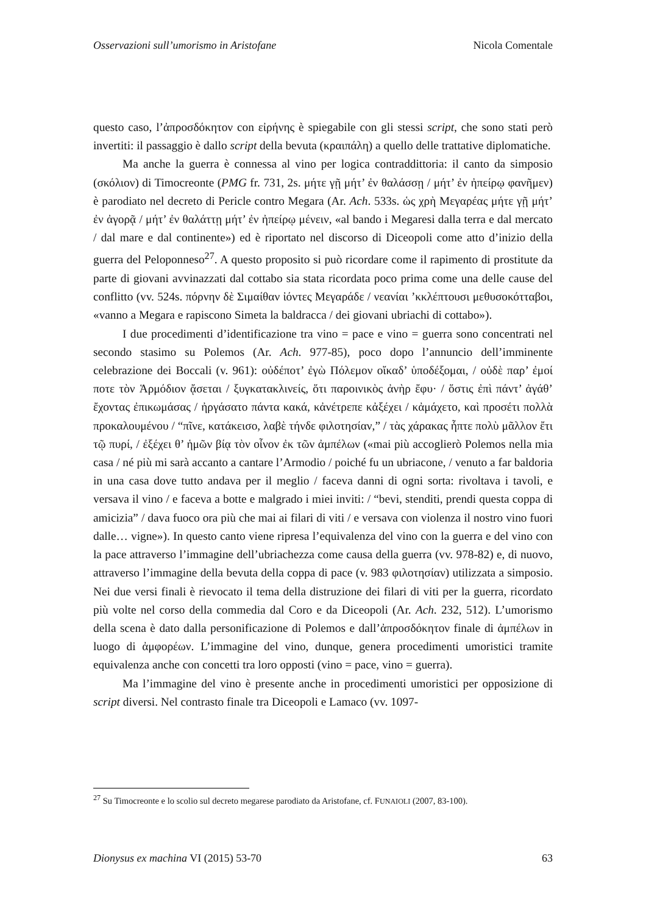Osservazioni sull’umorismo in Aristofane Nicola Comentale
questo caso, l’ἀπροσδόκητον con εἰρήνης è spiegabile con gli stessi script, che sono stati però invertiti: il passaggio è dallo script della bevuta (κραιπάλη) a quello delle trattative diplomatiche.
Ma anche la guerra è connessa al vino per logica contraddittoria: il canto da simposio (σκόλιον) di Timocreonte (PMG fr. 731, 2s. μήτε γῇ μήτ’ ἐν θαλάσσῃ / μήτ’ ἐν ἠπείρῳ φανῆμεν) è parodiato nel decreto di Pericle contro Megara (Ar. Ach. 533s. ὡς χρὴ Μεγαρέας μήτε γῇ μήτ’ ἐν ἀγορᾷ / μήτ’ ἐν θαλάττῃ μήτ’ ἐν ἠπείρῳ μένειν, «al bando i Megaresi dalla terra e dal mercato / dal mare e dal continente») ed è riportato nel discorso di Diceopoli come atto d’inizio della guerra del Peloponneso<sup>27</sup>. A questo proposito si può ricordare come il rapimento di prostitute da parte di giovani avvinazzati dal cottabo sia stata ricordata poco prima come una delle cause del conflitto (vv. 524s. πόρνην δὲ Σιμαίθαν ἰόντες Μεγαράδε / νεανίαι ’κκλέπτουσι μεθυσοκότταβοι, «vanno a Megara e rapiscono Simeta la baldracca / dei giovani ubriachi di cottabo»).
I due procedimenti d’identificazione tra vino = pace e vino = guerra sono concentrati nel secondo stasimo su Polemos (Ar. Ach. 977-85), poco dopo l’annuncio dell’imminente celebrazione dei Boccali (v. 961): οὐδέποτ’ ἐγὼ Πόλεμον οἴκαδ’ ὑποδέξομαι, / οὐδὲ παρ’ ἐμοί ποτε τὸν Ἁρμόδιον ᾄσεται / ξυγκατακλινείς, ὅτι παροινικὸς ἀνὴρ ἔφυ· / ὅστις ἐπὶ πάντ’ ἀγάθ’ ἔχοντας ἐπικωμάσας / ἠργάσατο πάντα κακά, κἀνέτρεπε κἀξέχει / κἀμάχετο, καὶ προσέτι πολλὰ προκαλουμένου / “πῖνε, κατάκεισο, λαβὲ τήνδε φιλοτησίαν,” / τὰς χάρακας ἧπτε πολὺ μᾶλλον ἔτι τῷ πυρί, / ἐξέχει θ’ ἡμῶν βίᾳ τὸν οἶνον ἐκ τῶν ἀμπέλων («mai più accoglierò Polemos nella mia casa / né più mi sarà accanto a cantare l’Armodio / poiché fu un ubriacone, / venuto a far baldoria in una casa dove tutto andava per il meglio / faceva danni di ogni sorta: rivoltava i tavoli, e versava il vino / e faceva a botte e malgrado i miei inviti: / “bevi, stenditi, prendi questa coppa di amicizia” / dava fuoco ora più che mai ai filari di viti / e versava con violenza il nostro vino fuori dalle… vigne»). In questo canto viene ripresa l’equivalenza del vino con la guerra e del vino con la pace attraverso l’immagine dell’ubriachezza come causa della guerra (vv. 978-82) e, di nuovo, attraverso l’immagine della bevuta della coppa di pace (v. 983 φιλοτησίαν) utilizzata a simposio. Nei due versi finali è rievocato il tema della distruzione dei filari di viti per la guerra, ricordato più volte nel corso della commedia dal Coro e da Diceopoli (Ar. Ach. 232, 512). L’umorismo della scena è dato dalla personificazione di Polemos e dall’ἀπροσδόκητον finale di ἀμπέλων in luogo di ἀμφορέων. L’immagine del vino, dunque, genera procedimenti umoristici tramite equivalenza anche con concetti tra loro opposti (vino = pace, vino = guerra).
Ma l’immagine del vino è presente anche in procedimenti umoristici per opposizione di script diversi. Nel contrasto finale tra Diceopoli e Lamaco (vv. 1097-
<sup>27</sup> Su Timocreonte e lo scolio sul decreto megarese parodiato da Aristofane, cf. FUNAIOLI (2007, 83-100).
Dionysus ex machina VI (2015) 53-70 63